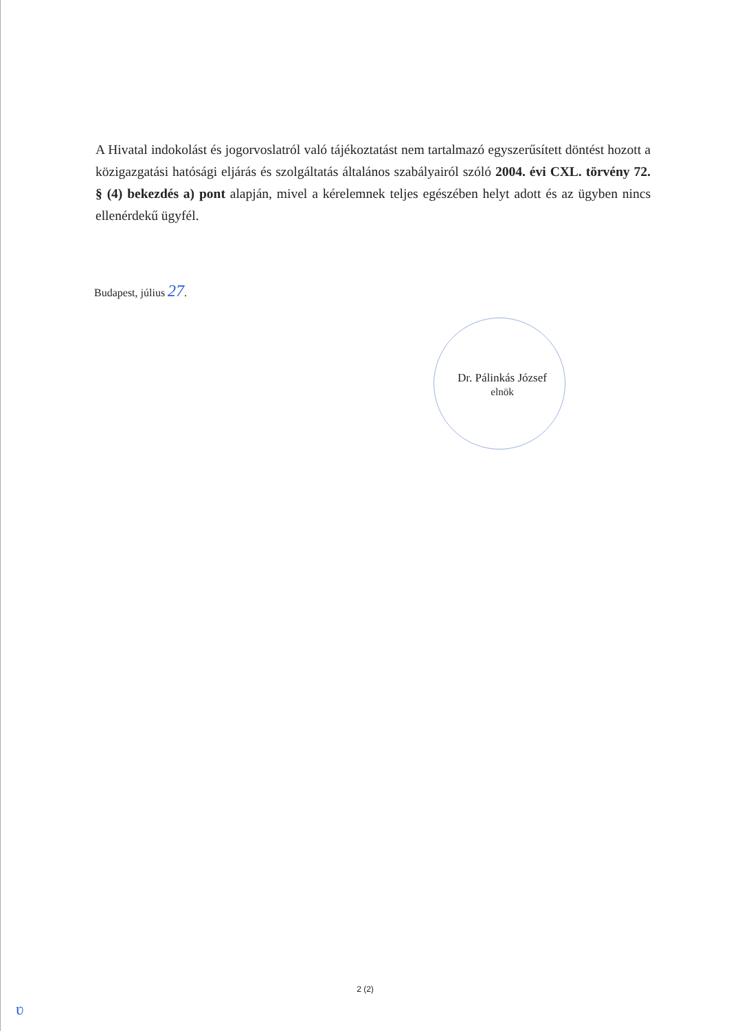A Hivatal indokolást és jogorvoslatról való tájékoztatást nem tartalmazó egyszerűsített döntést hozott a közigazgatási hatósági eljárás és szolgáltatás általános szabályairól szóló 2004. évi CXL. törvény 72. § (4) bekezdés a) pont alapján, mivel a kérelemnek teljes egészében helyt adott és az ügyben nincs ellenérdekű ügyfél.
Budapest, július 27.
Dr. Pálinkás József
elnök
2 (2)
ʋ